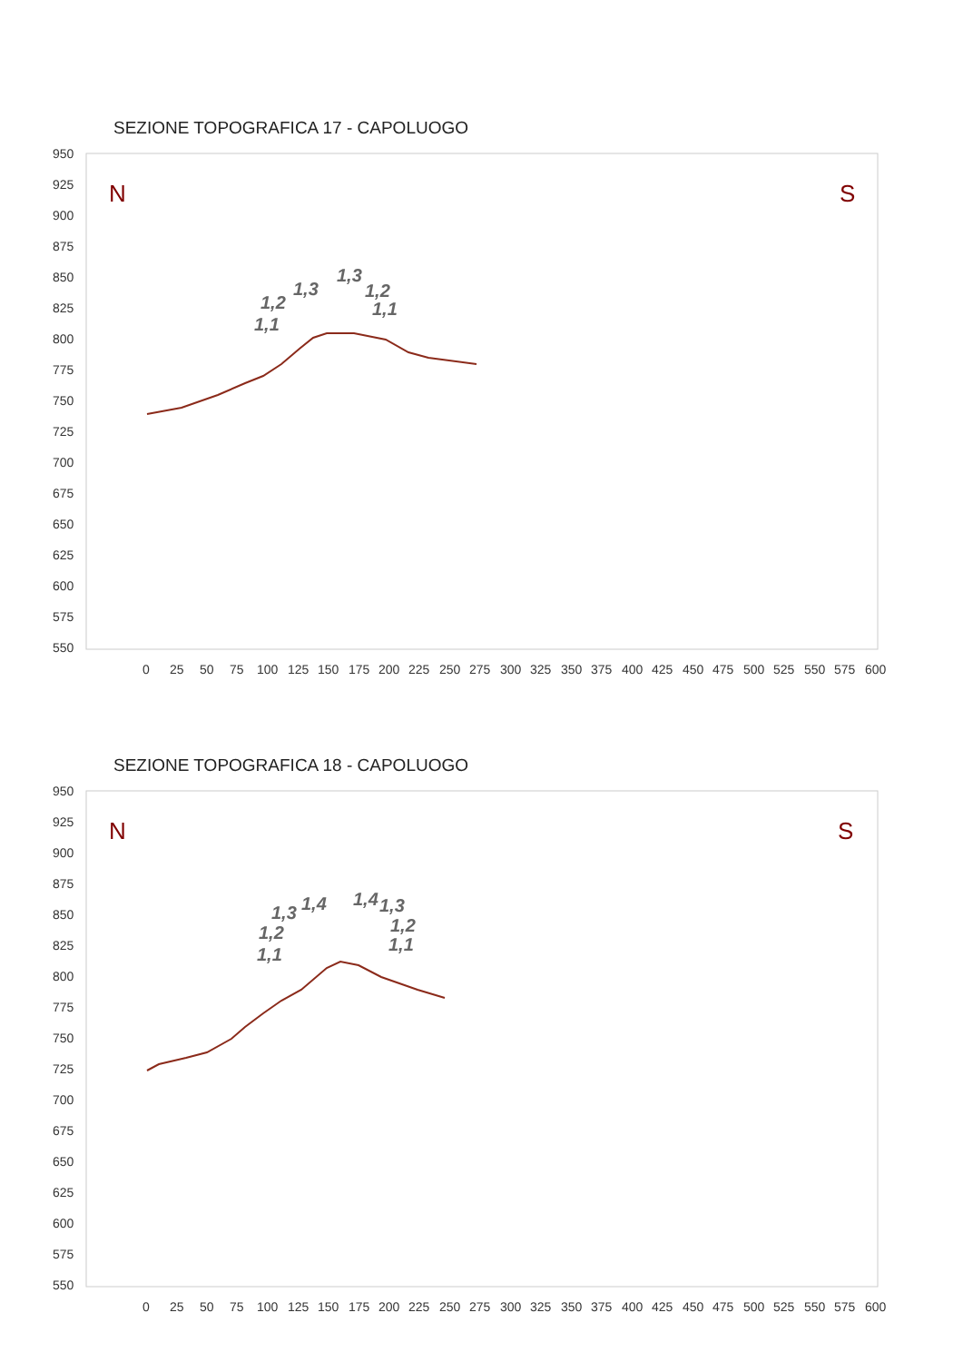SEZIONE TOPOGRAFICA 17 - CAPOLUOGO
950
925
900
875
850
825
800
775
750
725
700
675
650
625
600
575
550
0
25
50
75
100
125
150
175
200
225
250
275
300
325
350
375
400
425
450
475
500
525
550
575
600
N
S
1,1
1,2
1,3
1,3
1,2
1,1
SEZIONE TOPOGRAFICA 18 - CAPOLUOGO
950
925
900
875
850
825
800
775
750
725
700
675
650
625
600
575
550
0
25
50
75
100
125
150
175
200
225
250
275
300
325
350
375
400
425
450
475
500
525
550
575
600
N
S
1,1
1,2
1,3
1,4
1,4
1,3
1,2
1,1